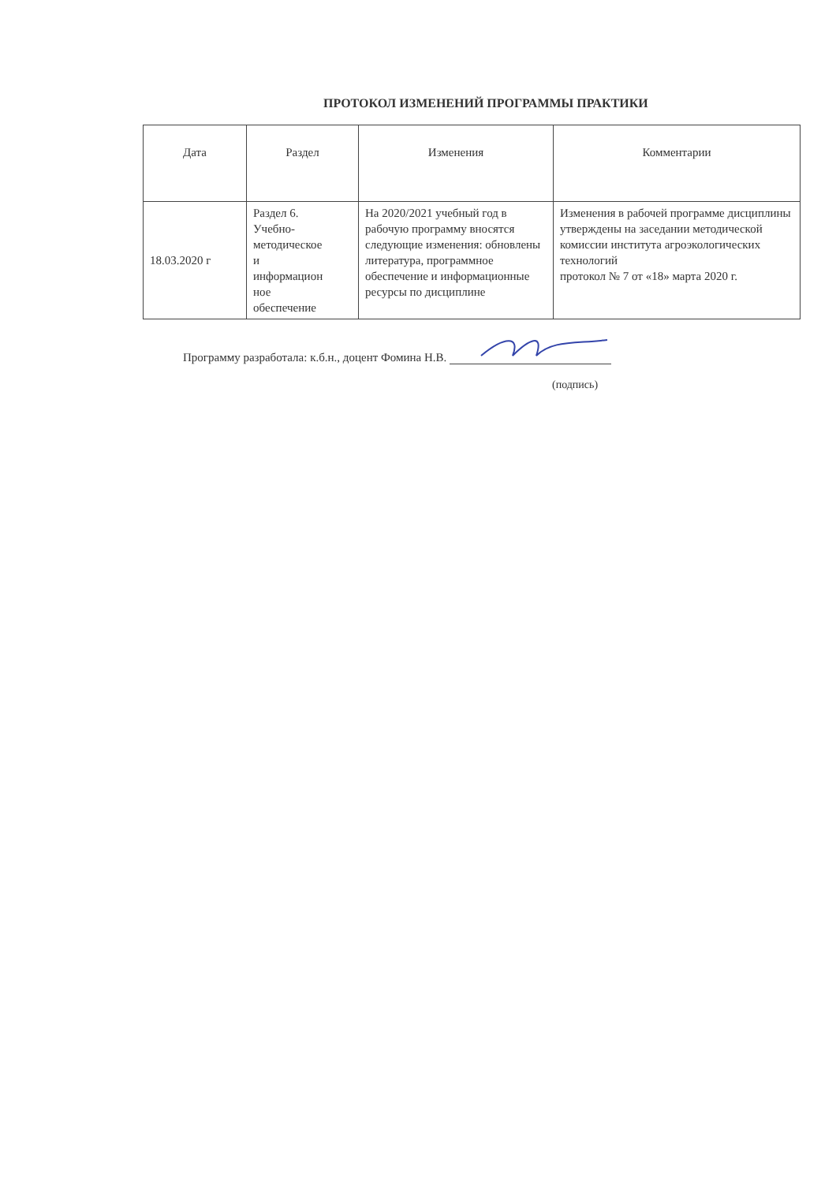ПРОТОКОЛ ИЗМЕНЕНИЙ ПРОГРАММЫ ПРАКТИКИ
| Дата | Раздел | Изменения | Комментарии |
| --- | --- | --- | --- |
| 18.03.2020 г | Раздел 6. Учебно- методическое и информацион ное обеспечение | На 2020/2021 учебный год в рабочую программу вносятся следующие изменения: обновлены литература, программное обеспечение и информационные ресурсы по дисциплине | Изменения в рабочей программе дисциплины утверждены на заседании методической комиссии института агроэкологических технологий протокол № 7 от «18» марта 2020 г. |
Программу разработала: к.б.н., доцент Фомина Н.В.
(подпись)